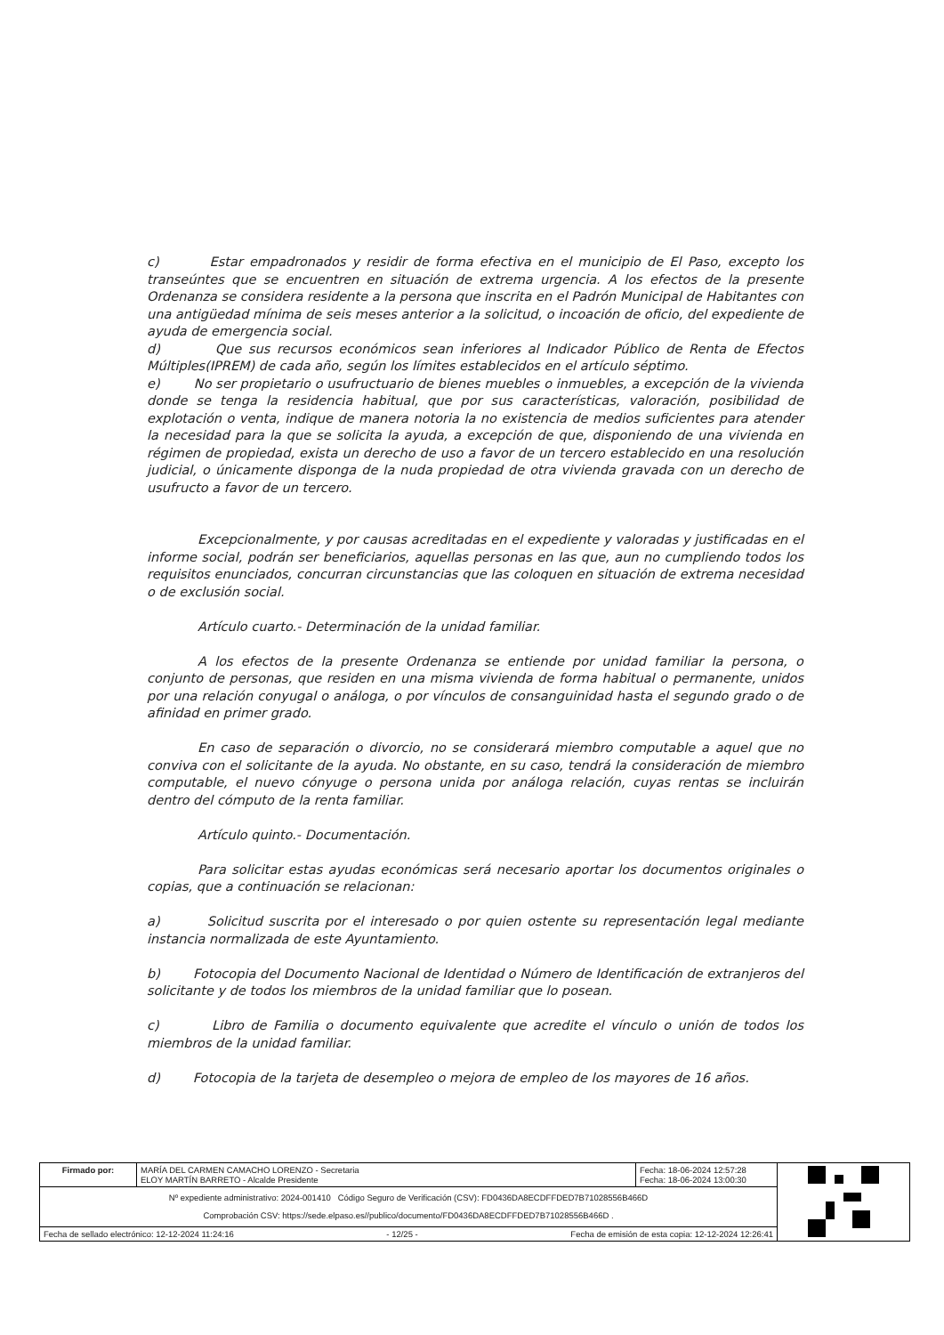c) Estar empadronados y residir de forma efectiva en el municipio de El Paso, excepto los transeúntes que se encuentren en situación de extrema urgencia. A los efectos de la presente Ordenanza se considera residente a la persona que inscrita en el Padrón Municipal de Habitantes con una antigüedad mínima de seis meses anterior a la solicitud, o incoación de oficio, del expediente de ayuda de emergencia social.
d) Que sus recursos económicos sean inferiores al Indicador Público de Renta de Efectos Múltiples(IPREM) de cada año, según los límites establecidos en el artículo séptimo.
e) No ser propietario o usufructuario de bienes muebles o inmuebles, a excepción de la vivienda donde se tenga la residencia habitual, que por sus características, valoración, posibilidad de explotación o venta, indique de manera notoria la no existencia de medios suficientes para atender la necesidad para la que se solicita la ayuda, a excepción de que, disponiendo de una vivienda en régimen de propiedad, exista un derecho de uso a favor de un tercero establecido en una resolución judicial, o únicamente disponga de la nuda propiedad de otra vivienda gravada con un derecho de usufructo a favor de un tercero.
Excepcionalmente, y por causas acreditadas en el expediente y valoradas y justificadas en el informe social, podrán ser beneficiarios, aquellas personas en las que, aun no cumpliendo todos los requisitos enunciados, concurran circunstancias que las coloquen en situación de extrema necesidad o de exclusión social.
Artículo cuarto.- Determinación de la unidad familiar.
A los efectos de la presente Ordenanza se entiende por unidad familiar la persona, o conjunto de personas, que residen en una misma vivienda de forma habitual o permanente, unidos por una relación conyugal o análoga, o por vínculos de consanguinidad hasta el segundo grado o de afinidad en primer grado.
En caso de separación o divorcio, no se considerará miembro computable a aquel que no conviva con el solicitante de la ayuda. No obstante, en su caso, tendrá la consideración de miembro computable, el nuevo cónyuge o persona unida por análoga relación, cuyas rentas se incluirán dentro del cómputo de la renta familiar.
Artículo quinto.- Documentación.
Para solicitar estas ayudas económicas será necesario aportar los documentos originales o copias, que a continuación se relacionan:
a) Solicitud suscrita por el interesado o por quien ostente su representación legal mediante instancia normalizada de este Ayuntamiento.
b) Fotocopia del Documento Nacional de Identidad o Número de Identificación de extranjeros del solicitante y de todos los miembros de la unidad familiar que lo posean.
c) Libro de Familia o documento equivalente que acredite el vínculo o unión de todos los miembros de la unidad familiar.
d) Fotocopia de la tarjeta de desempleo o mejora de empleo de los mayores de 16 años.
| Firmado por: | MARÍA DEL CARMEN CAMACHO LORENZO - Secretaria ELOY MARTÍN BARRETO - Alcalde Presidente | Fecha: 18-06-2024 12:57:28 Fecha: 18-06-2024 13:00:30 | |
| Nº expediente administrativo: 2024-001410 Código Seguro de Verificación (CSV): FD0436DA8ECDFFDED7B71028556B466D Comprobación CSV: https://sede.elpaso.es//publico/documento/FD0436DA8ECDFFDED7B71028556B466D . | | | |
| Fecha de sellado electrónico: 12-12-2024 11:24:16 - 12/25 - Fecha de emisión de esta copia: 12-12-2024 12:26:41 | | | |